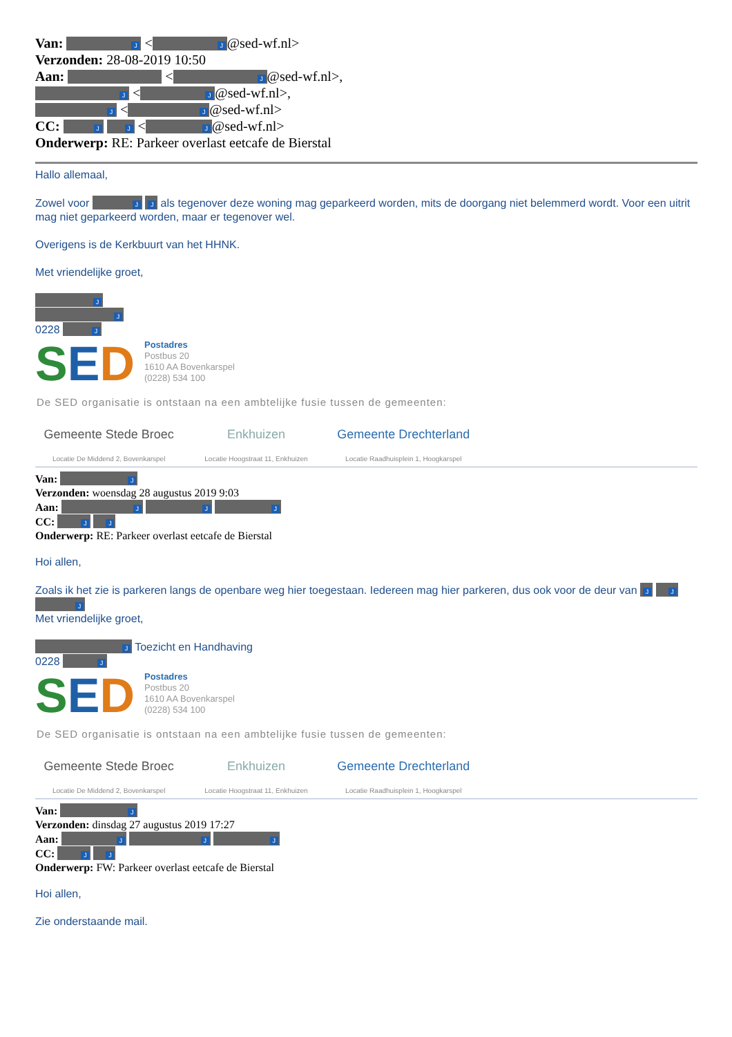Van: J < J @sed-wf.nl>
Verzonden: 28-08-2019 10:50
Aan: < J @sed-wf.nl>,
J < J @sed-wf.nl>,
J < J @sed-wf.nl>
CC: J J < J @sed-wf.nl>
Onderwerp: RE: Parkeer overlast eetcafe de Bierstal
Hallo allemaal,
Zowel voor J J als tegenover deze woning mag geparkeerd worden, mits de doorgang niet belemmerd wordt. Voor een uitrit mag niet geparkeerd worden, maar er tegenover wel.
Overigens is de Kerkbuurt van het HHNK.
Met vriendelijke groet,
J
J
0228 J
SED
Postadres
Postbus 20
1610 AA Bovenkarspel
(0228) 534 100
De SED organisatie is ontstaan na een ambtelijke fusie tussen de gemeenten:
Gemeente Stede Broec
Locatie De Middend 2, Bovenkarspel
Enkhuizen
Locatie Hoogstraat 11, Enkhuizen
Gemeente Drechterland
Locatie Raadhuisplein 1, Hoogkarspel
Van: J
Verzonden: woensdag 28 augustus 2019 9:03
Aan: J J J
CC: J J
Onderwerp: RE: Parkeer overlast eetcafe de Bierstal
Hoi allen,
Zoals ik het zie is parkeren langs de openbare weg hier toegestaan. Iedereen mag hier parkeren, dus ook voor de deur van J J J
Met vriendelijke groet,
J Toezicht en Handhaving
0228 J
SED
Postadres
Postbus 20
1610 AA Bovenkarspel
(0228) 534 100
De SED organisatie is ontstaan na een ambtelijke fusie tussen de gemeenten:
Gemeente Stede Broec
Locatie De Middend 2, Bovenkarspel
Enkhuizen
Locatie Hoogstraat 11, Enkhuizen
Gemeente Drechterland
Locatie Raadhuisplein 1, Hoogkarspel
Van: J
Verzonden: dinsdag 27 augustus 2019 17:27
Aan: J J J
CC: J J
Onderwerp: FW: Parkeer overlast eetcafe de Bierstal
Hoi allen,
Zie onderstaande mail.